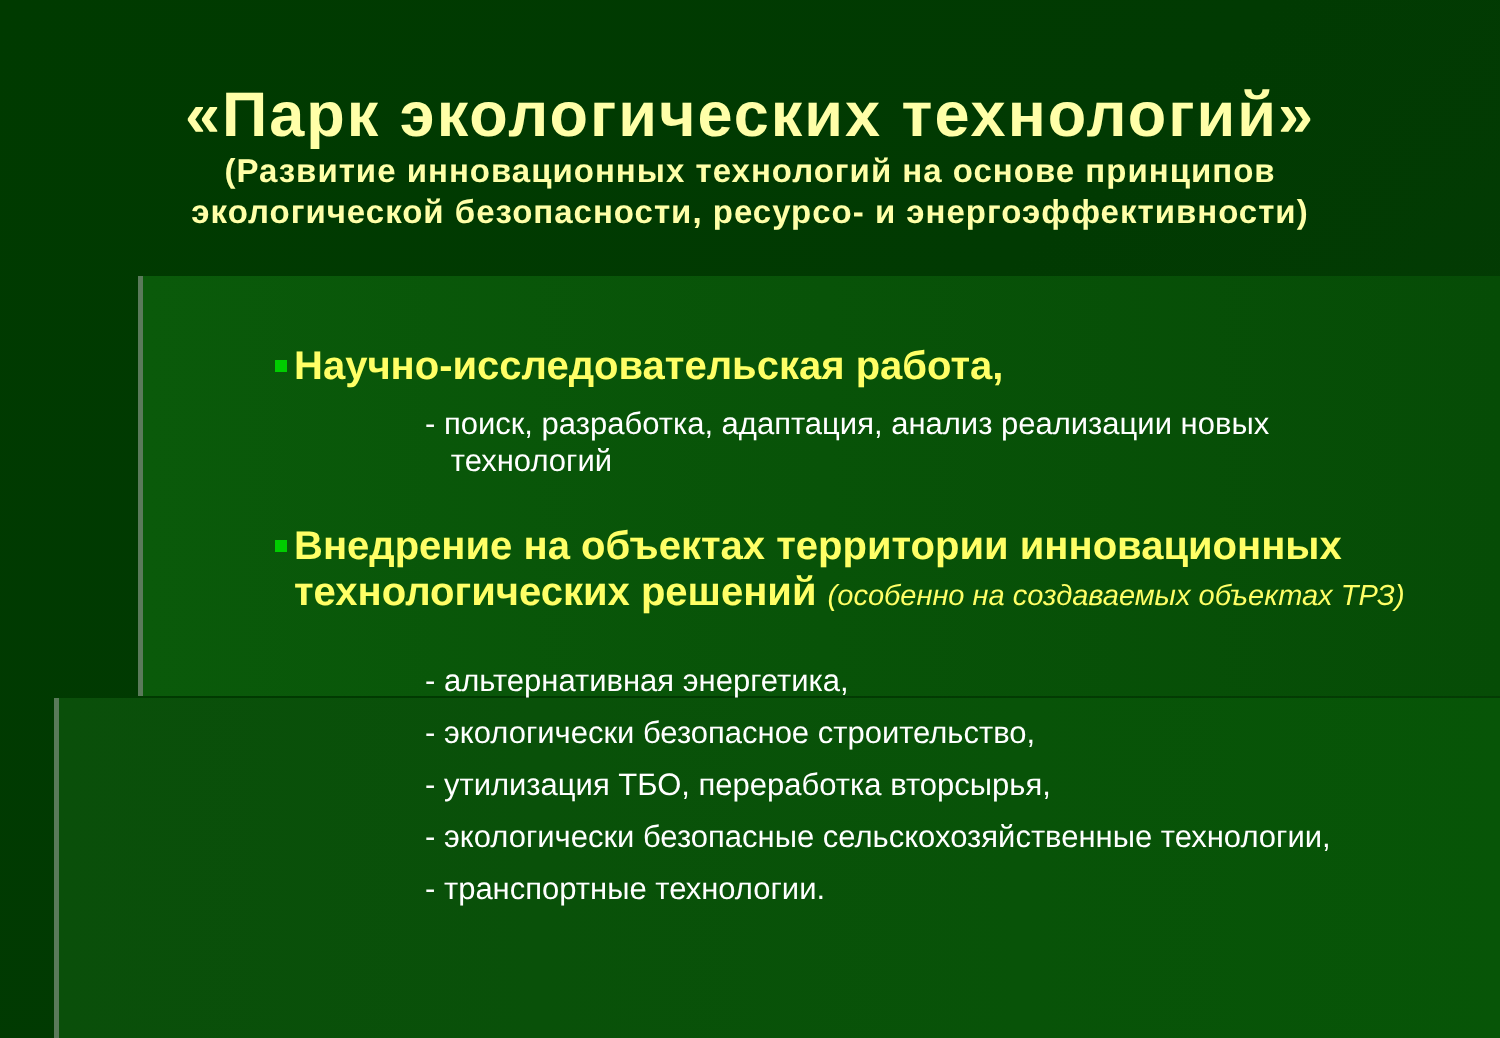«Парк экологических технологий»
(Развитие инновационных технологий на основе принципов
экологической безопасности, ресурсо- и энергоэффективности)
Научно-исследовательская работа,
- поиск, разработка, адаптация, анализ реализации новых
технологий
Внедрение на объектах территории инновационных технологических решений (особенно на создаваемых объектах ТРЗ)
- альтернативная энергетика,
- экологически безопасное строительство,
- утилизация ТБО, переработка вторсырья,
- экологически безопасные сельскохозяйственные технологии,
- транспортные технологии.